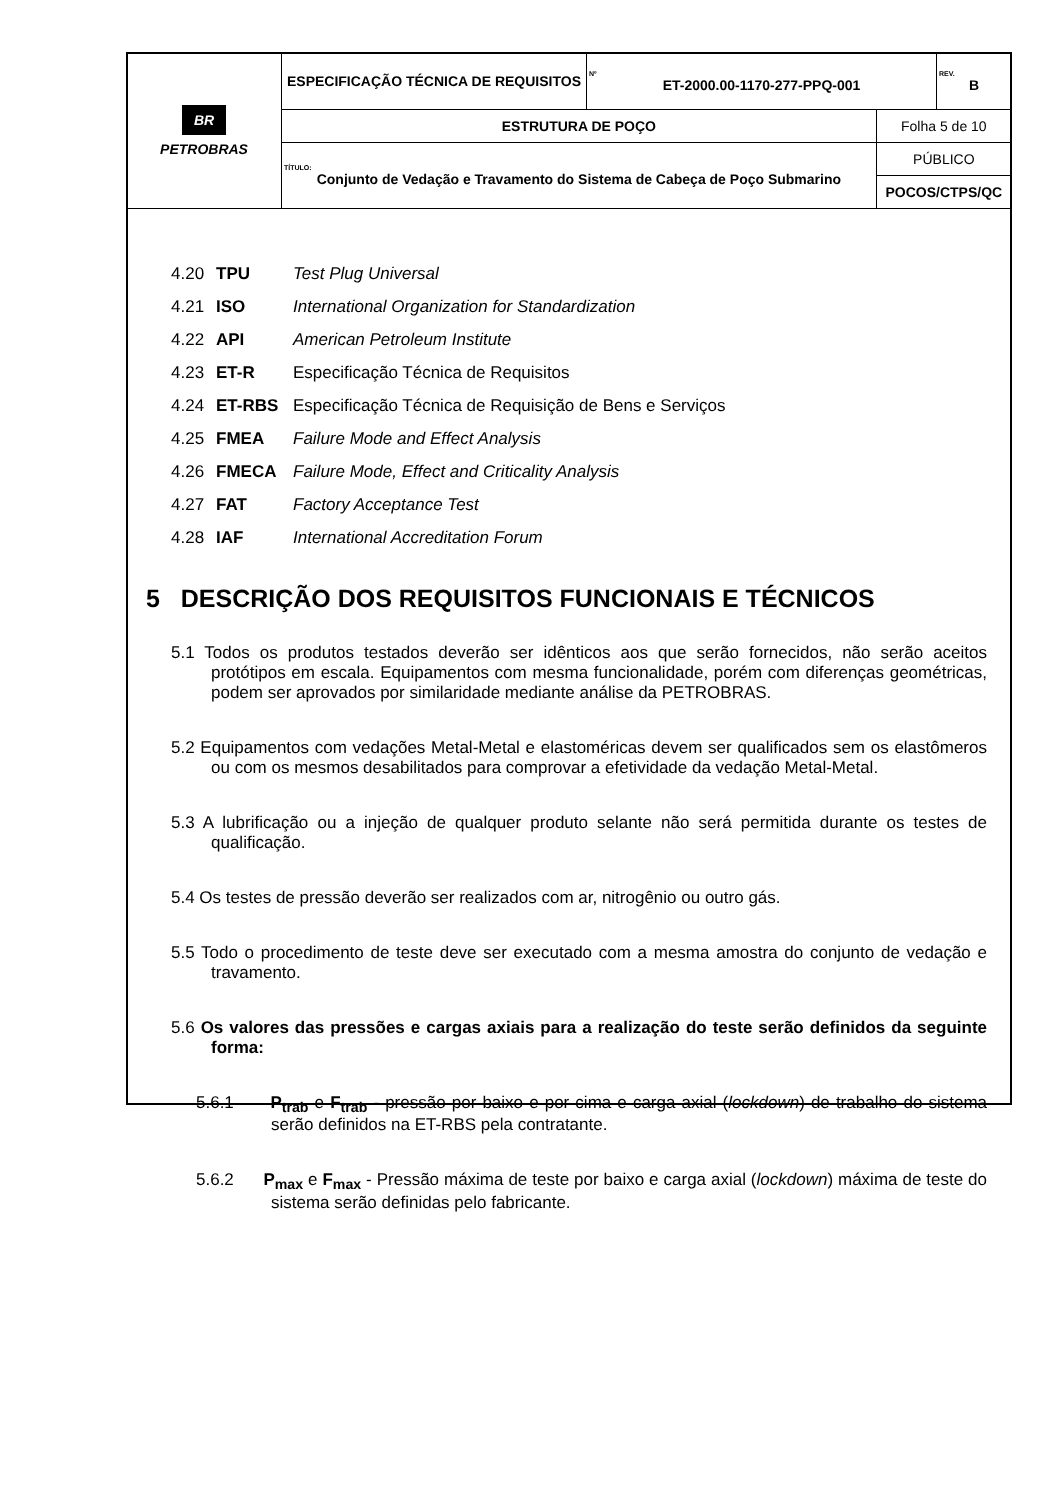| BR PETROBRAS | ESPECIFICAÇÃO TÉCNICA DE REQUISITOS | Nº ET-2000.00-1170-277-PPQ-001 | | REV. B |
| | ESTRUTURA DE POÇO | | Folha 5 de 10 | |
| | TÍTULO: Conjunto de Vedação e Travamento do Sistema de Cabeça de Poço Submarino | | PÚBLICO | |
| | | | POCOS/CTPS/QC | |
4.20 TPU Test Plug Universal
4.21 ISO International Organization for Standardization
4.22 API American Petroleum Institute
4.23 ET-R Especificação Técnica de Requisitos
4.24 ET-RBS Especificação Técnica de Requisição de Bens e Serviços
4.25 FMEA Failure Mode and Effect Analysis
4.26 FMECA Failure Mode, Effect and Criticality Analysis
4.27 FAT Factory Acceptance Test
4.28 IAF International Accreditation Forum
5 DESCRIÇÃO DOS REQUISITOS FUNCIONAIS E TÉCNICOS
5.1 Todos os produtos testados deverão ser idênticos aos que serão fornecidos, não serão aceitos protótipos em escala. Equipamentos com mesma funcionalidade, porém com diferenças geométricas, podem ser aprovados por similaridade mediante análise da PETROBRAS.
5.2 Equipamentos com vedações Metal-Metal e elastoméricas devem ser qualificados sem os elastômeros ou com os mesmos desabilitados para comprovar a efetividade da vedação Metal-Metal.
5.3 A lubrificação ou a injeção de qualquer produto selante não será permitida durante os testes de qualificação.
5.4 Os testes de pressão deverão ser realizados com ar, nitrogênio ou outro gás.
5.5 Todo o procedimento de teste deve ser executado com a mesma amostra do conjunto de vedação e travamento.
5.6 Os valores das pressões e cargas axiais para a realização do teste serão definidos da seguinte forma:
5.6.1 P<sub>trab</sub> e F<sub>trab</sub> - pressão por baixo e por cima e carga axial (lockdown) de trabalho do sistema serão definidos na ET-RBS pela contratante.
5.6.2 P<sub>max</sub> e F<sub>max</sub> - Pressão máxima de teste por baixo e carga axial (lockdown) máxima de teste do sistema serão definidas pelo fabricante.